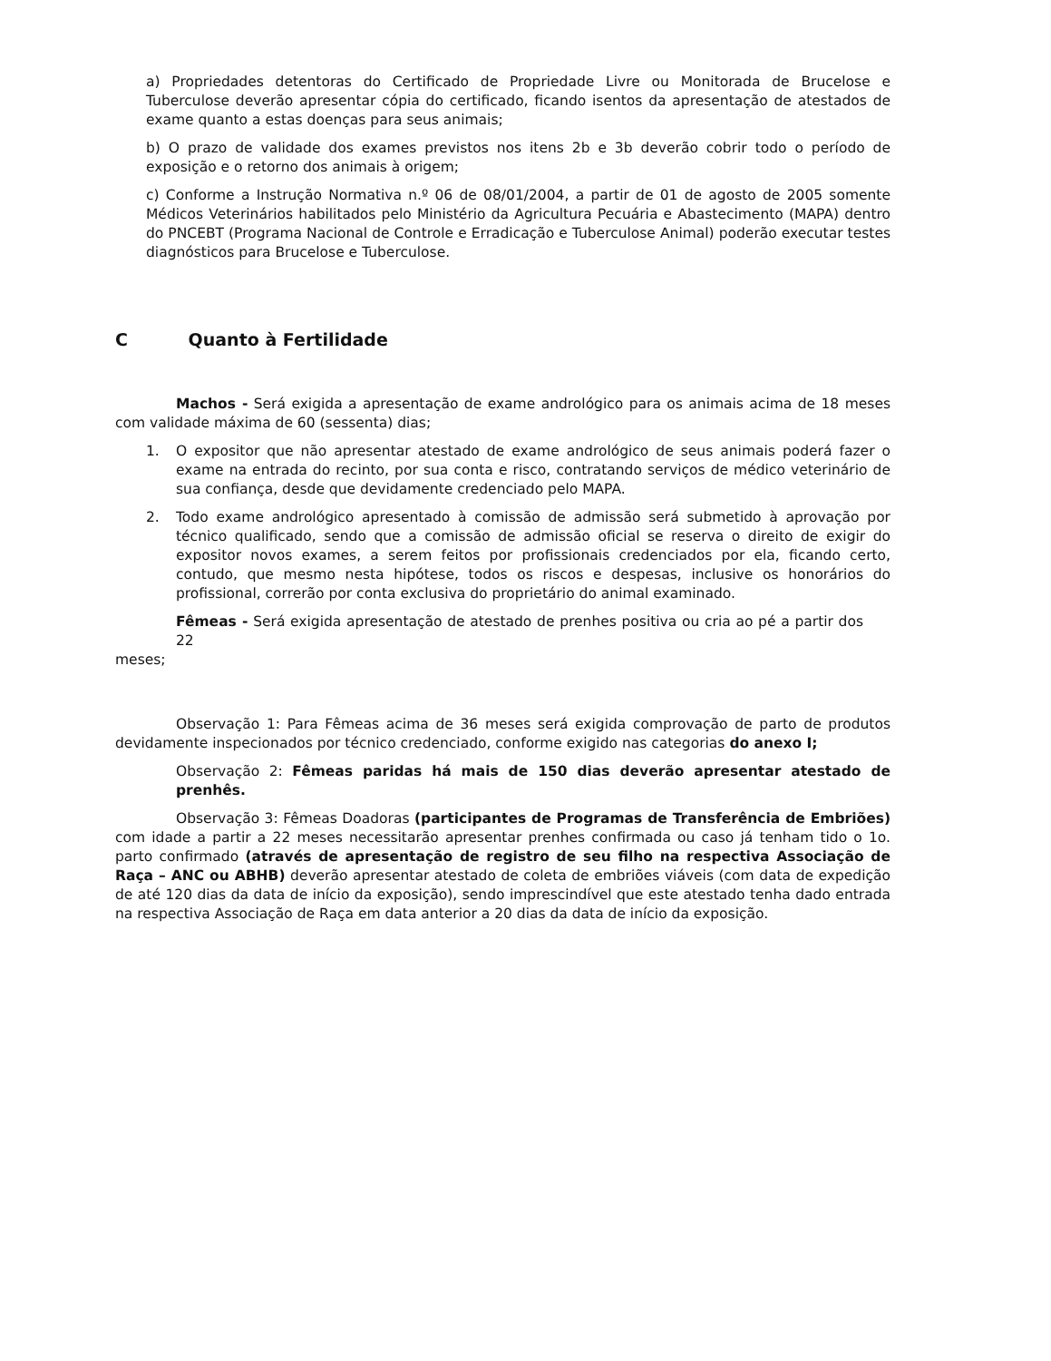a) Propriedades detentoras do Certificado de Propriedade Livre ou Monitorada de Brucelose e Tuberculose deverão apresentar cópia do certificado, ficando isentos da apresentação de atestados de exame quanto a estas doenças para seus animais;
b) O prazo de validade dos exames previstos nos itens 2b e 3b deverão cobrir todo o período de exposição e o retorno dos animais à origem;
c) Conforme a Instrução Normativa n.º 06 de 08/01/2004, a partir de 01 de agosto de 2005 somente Médicos Veterinários habilitados pelo Ministério da Agricultura Pecuária e Abastecimento (MAPA) dentro do PNCEBT (Programa Nacional de Controle e Erradicação e Tuberculose Animal) poderão executar testes diagnósticos para Brucelose e Tuberculose.
C Quanto à Fertilidade
Machos - Será exigida a apresentação de exame andrológico para os animais acima de 18 meses com validade máxima de 60 (sessenta) dias;
1. O expositor que não apresentar atestado de exame andrológico de seus animais poderá fazer o exame na entrada do recinto, por sua conta e risco, contratando serviços de médico veterinário de sua confiança, desde que devidamente credenciado pelo MAPA.
2. Todo exame andrológico apresentado à comissão de admissão será submetido à aprovação por técnico qualificado, sendo que a comissão de admissão oficial se reserva o direito de exigir do expositor novos exames, a serem feitos por profissionais credenciados por ela, ficando certo, contudo, que mesmo nesta hipótese, todos os riscos e despesas, inclusive os honorários do profissional, correrão por conta exclusiva do proprietário do animal examinado.
Fêmeas - Será exigida apresentação de atestado de prenhes positiva ou cria ao pé a partir dos 22
meses;
Observação 1: Para Fêmeas acima de 36 meses será exigida comprovação de parto de produtos devidamente inspecionados por técnico credenciado, conforme exigido nas categorias do anexo I;
Observação 2: Fêmeas paridas há mais de 150 dias deverão apresentar atestado de prenhês.
Observação 3: Fêmeas Doadoras (participantes de Programas de Transferência de Embriões) com idade a partir a 22 meses necessitarão apresentar prenhes confirmada ou caso já tenham tido o 1o. parto confirmado (através de apresentação de registro de seu filho na respectiva Associação de Raça – ANC ou ABHB) deverão apresentar atestado de coleta de embriões viáveis (com data de expedição de até 120 dias da data de início da exposição), sendo imprescindível que este atestado tenha dado entrada na respectiva Associação de Raça em data anterior a 20 dias da data de início da exposição.